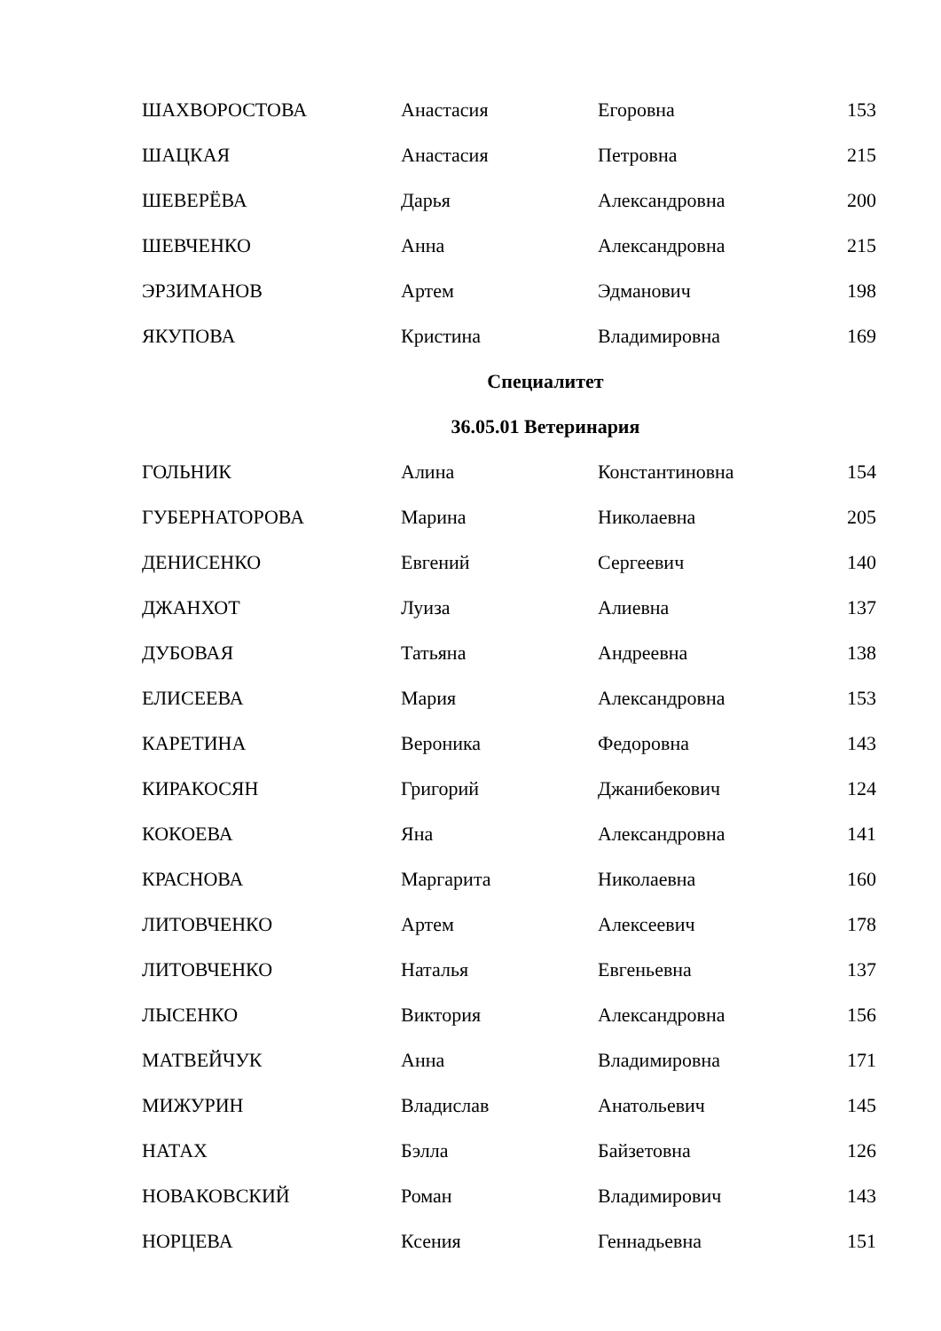| ШАХВОРОСТОВА | Анастасия | Егоровна | 153 |
| ШАЦКАЯ | Анастасия | Петровна | 215 |
| ШЕВЕРЁВА | Дарья | Александровна | 200 |
| ШЕВЧЕНКО | Анна | Александровна | 215 |
| ЭРЗИМАНОВ | Артем | Эдманович | 198 |
| ЯКУПОВА | Кристина | Владимировна | 169 |
| Специалитет | | | |
| 36.05.01 Ветеринария | | | |
| ГОЛЬНИК | Алина | Константиновна | 154 |
| ГУБЕРНАТОРОВА | Марина | Николаевна | 205 |
| ДЕНИСЕНКО | Евгений | Сергеевич | 140 |
| ДЖАНХОТ | Луиза | Алиевна | 137 |
| ДУБОВАЯ | Татьяна | Андреевна | 138 |
| ЕЛИСЕЕВА | Мария | Александровна | 153 |
| КАРЕТИНА | Вероника | Федоровна | 143 |
| КИРАКОСЯН | Григорий | Джанибекович | 124 |
| КОКОЕВА | Яна | Александровна | 141 |
| КРАСНОВА | Маргарита | Николаевна | 160 |
| ЛИТОВЧЕНКО | Артем | Алексеевич | 178 |
| ЛИТОВЧЕНКО | Наталья | Евгеньевна | 137 |
| ЛЫСЕНКО | Виктория | Александровна | 156 |
| МАТВЕЙЧУК | Анна | Владимировна | 171 |
| МИЖУРИН | Владислав | Анатольевич | 145 |
| НАТАХ | Бэлла | Байзетовна | 126 |
| НОВАКОВСКИЙ | Роман | Владимирович | 143 |
| НОРЦЕВА | Ксения | Геннадьевна | 151 |